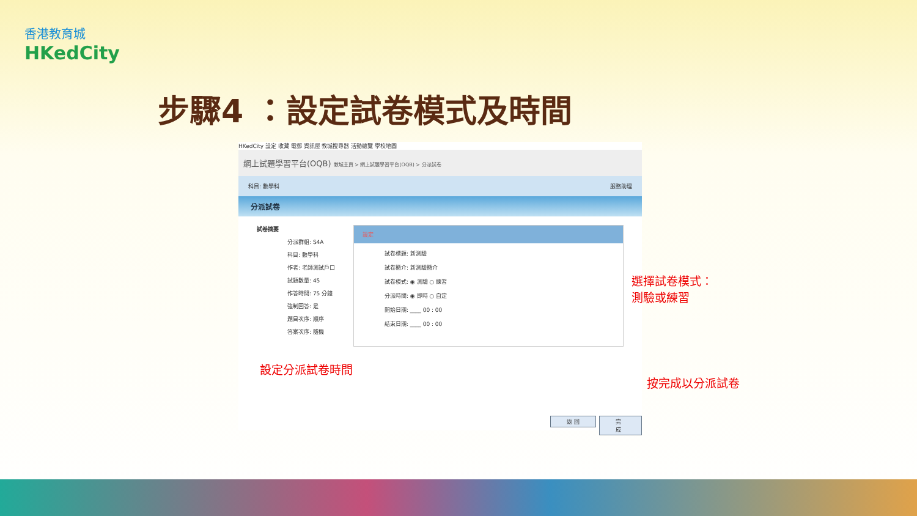香港教育城
HKedCity
步驟4 ：設定試卷模式及時間
HKedCity 設定 收藏 電郵 資訊屋 教城搜尋器 活動總覽 學校地圖
網上試題學習平台(OQB) 教城主頁 > 網上試題學習平台(OQB) > 分派試卷
科目: 數學科 服務助理
分派試卷
試卷摘要
分派群組: S4A
科目: 數學科
作者: 老師測試戶口
試題數量: 45
作答時間: 75 分鐘
強制回答: 是
題目次序: 順序
答案次序: 隨機
設定
試卷標題: 新測驗
試卷簡介: 新測驗簡介
試卷模式: ◉ 測驗 ○ 練習
分派時間: ◉ 即時 ○ 自定
開始日期: ____ 00 : 00
結束日期: ____ 00 : 00
返 回 完 成
選擇試卷模式：
測驗或練習
設定分派試卷時間
按完成以分派試卷